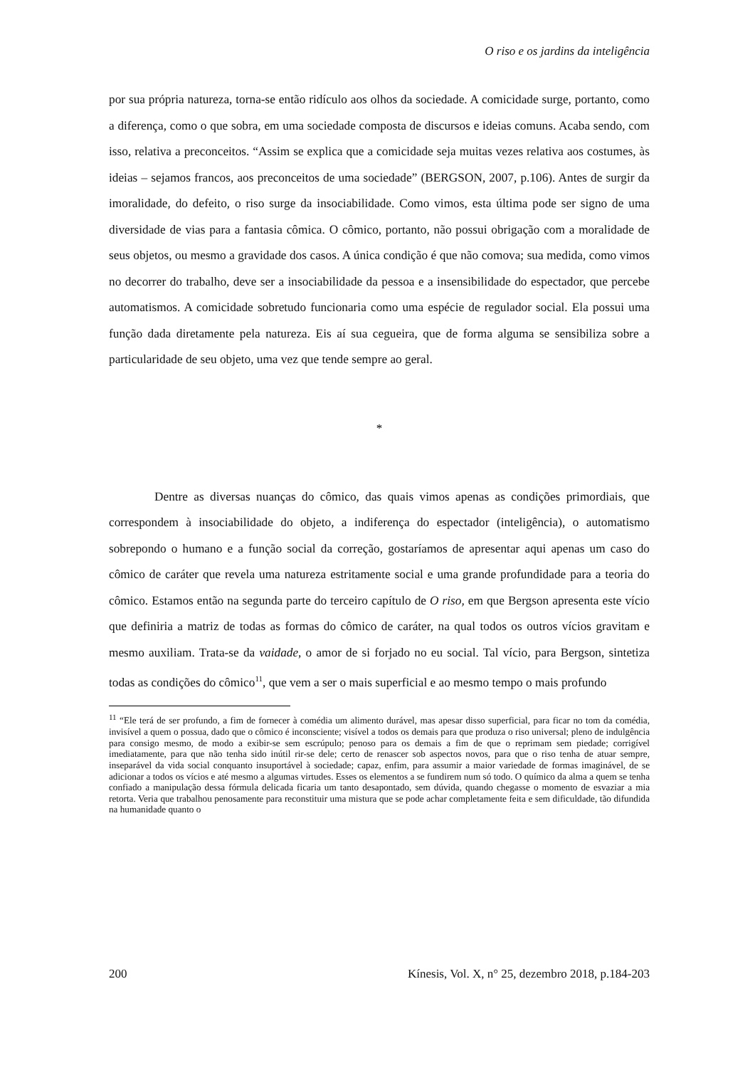O riso e os jardins da inteligência
por sua própria natureza, torna-se então ridículo aos olhos da sociedade. A comicidade surge, portanto, como a diferença, como o que sobra, em uma sociedade composta de discursos e ideias comuns. Acaba sendo, com isso, relativa a preconceitos. “Assim se explica que a comicidade seja muitas vezes relativa aos costumes, às ideias – sejamos francos, aos preconceitos de uma sociedade” (BERGSON, 2007, p.106). Antes de surgir da imoralidade, do defeito, o riso surge da insociabilidade. Como vimos, esta última pode ser signo de uma diversidade de vias para a fantasia cômica. O cômico, portanto, não possui obrigação com a moralidade de seus objetos, ou mesmo a gravidade dos casos. A única condição é que não comova; sua medida, como vimos no decorrer do trabalho, deve ser a insociabilidade da pessoa e a insensibilidade do espectador, que percebe automatismos. A comicidade sobretudo funcionaria como uma espécie de regulador social. Ela possui uma função dada diretamente pela natureza. Eis aí sua cegueira, que de forma alguma se sensibiliza sobre a particularidade de seu objeto, uma vez que tende sempre ao geral.
*
Dentre as diversas nuanças do cômico, das quais vimos apenas as condições primordiais, que correspondem à insociabilidade do objeto, a indiferença do espectador (inteligência), o automatismo sobrepondo o humano e a função social da correção, gostaríamos de apresentar aqui apenas um caso do cômico de caráter que revela uma natureza estritamente social e uma grande profundidade para a teoria do cômico. Estamos então na segunda parte do terceiro capítulo de O riso, em que Bergson apresenta este vício que definiria a matriz de todas as formas do cômico de caráter, na qual todos os outros vícios gravitam e mesmo auxiliam. Trata-se da vaidade, o amor de si forjado no eu social. Tal vício, para Bergson, sintetiza todas as condições do cômico<sup>11</sup>, que vem a ser o mais superficial e ao mesmo tempo o mais profundo
<sup>11</sup> “Ele terá de ser profundo, a fim de fornecer à comédia um alimento durável, mas apesar disso superficial, para ficar no tom da comédia, invisível a quem o possua, dado que o cômico é inconsciente; visível a todos os demais para que produza o riso universal; pleno de indulgência para consigo mesmo, de modo a exibir-se sem escrúpulo; penoso para os demais a fim de que o reprimam sem piedade; corrigível imediatamente, para que não tenha sido inútil rir-se dele; certo de renascer sob aspectos novos, para que o riso tenha de atuar sempre, inseparável da vida social conquanto insuportável à sociedade; capaz, enfim, para assumir a maior variedade de formas imaginável, de se adicionar a todos os vícios e até mesmo a algumas virtudes. Esses os elementos a se fundirem num só todo. O químico da alma a quem se tenha confiado a manipulação dessa fórmula delicada ficaria um tanto desapontado, sem dúvida, quando chegasse o momento de esvaziar a mia retorta. Veria que trabalhou penosamente para reconstituir uma mistura que se pode achar completamente feita e sem dificuldade, tão difundida na humanidade quanto o
200 Kínesis, Vol. X, n° 25, dezembro 2018, p.184-203